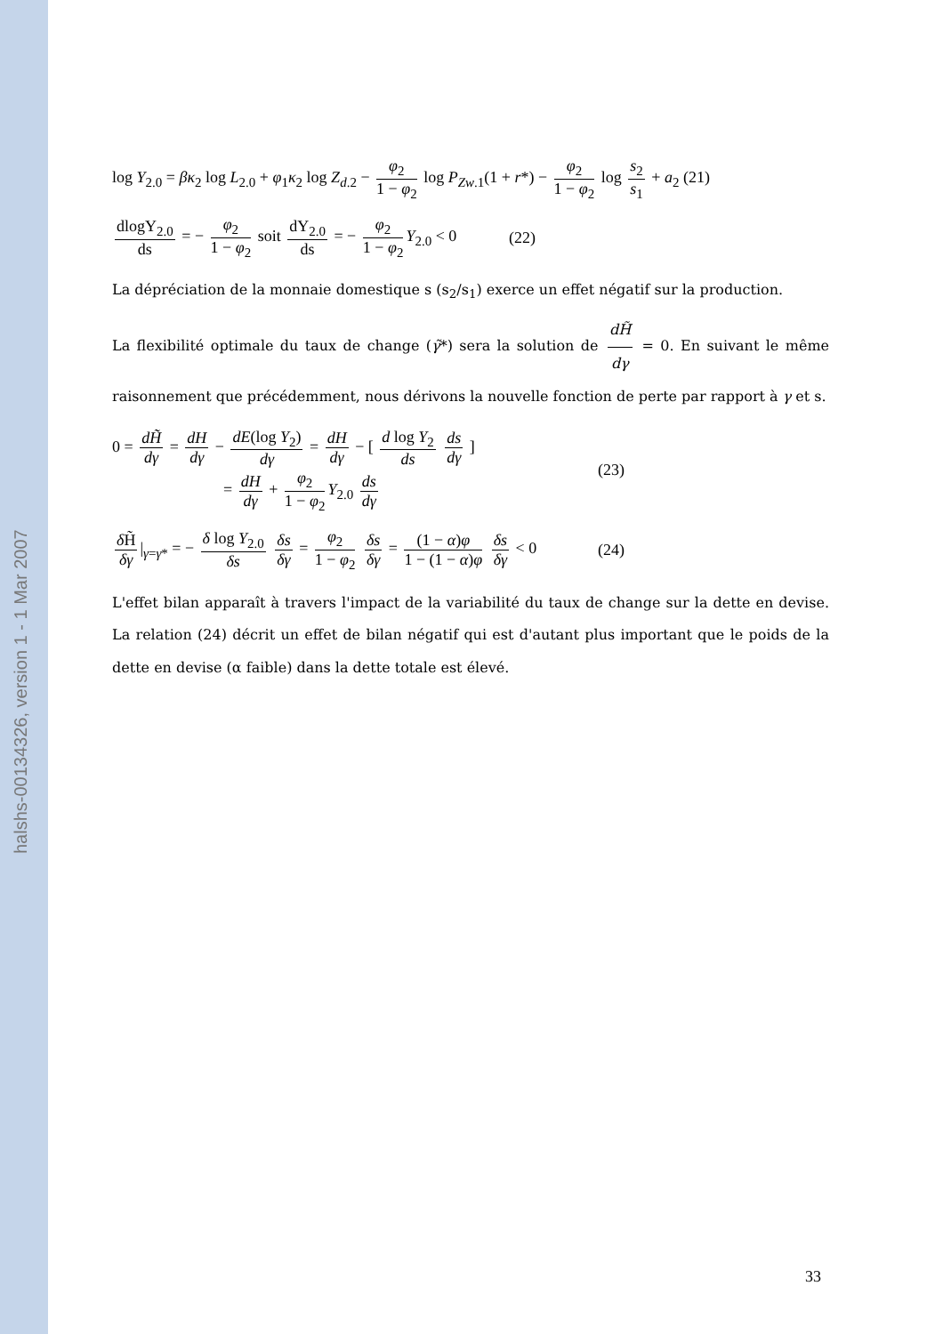halshs-00134326, version 1 - 1 Mar 2007
log Y<sub>2.0</sub> = βκ<sub>2</sub> log L<sub>2.0</sub> + φ<sub>1</sub>κ<sub>2</sub> log Z<sub>d.2</sub> − φ<sub>2</sub> 1 − φ<sub>2</sub> log P<sub>Zw.1</sub>(1 + r*) − φ<sub>2</sub> 1 − φ<sub>2</sub> log s<sub>2</sub> s<sub>1</sub> + a<sub>2</sub> (21)
dlogY<sub>2.0</sub> ds = − φ<sub>2</sub> 1 − φ<sub>2</sub> soit dY<sub>2.0</sub> ds = − φ<sub>2</sub> 1 − φ<sub>2</sub> Y<sub>2.0</sub> < 0
(22)
La dépréciation de la monnaie domestique s (s<sub>2</sub>/s<sub>1</sub>) exerce un effet négatif sur la production.
La flexibilité optimale du taux de change (γ̃*) sera la solution de dH̃ dγ = 0. En suivant le même raisonnement que précédemment, nous dérivons la nouvelle fonction de perte par rapport à γ et s.
0 = dH̃ dγ = dH dγ − dE(log Y<sub>2</sub>) dγ = dH dγ − [ d log Y<sub>2</sub> ds ds dγ ]
= dH dγ + φ<sub>2</sub> 1 − φ<sub>2</sub> Y<sub>2.0</sub> ds dγ
(23)
δ H̃ δγ |<sub>γ=γ*</sub> = − δ log Y<sub>2.0</sub> δs δs δγ = φ<sub>2</sub> 1 − φ<sub>2</sub> δs δγ = (1 − α)φ 1 − (1 − α)φ δs δγ < 0
(24)
L'effet bilan apparaît à travers l'impact de la variabilité du taux de change sur la dette en devise. La relation (24) décrit un effet de bilan négatif qui est d'autant plus important que le poids de la dette en devise (α faible) dans la dette totale est élevé.
33